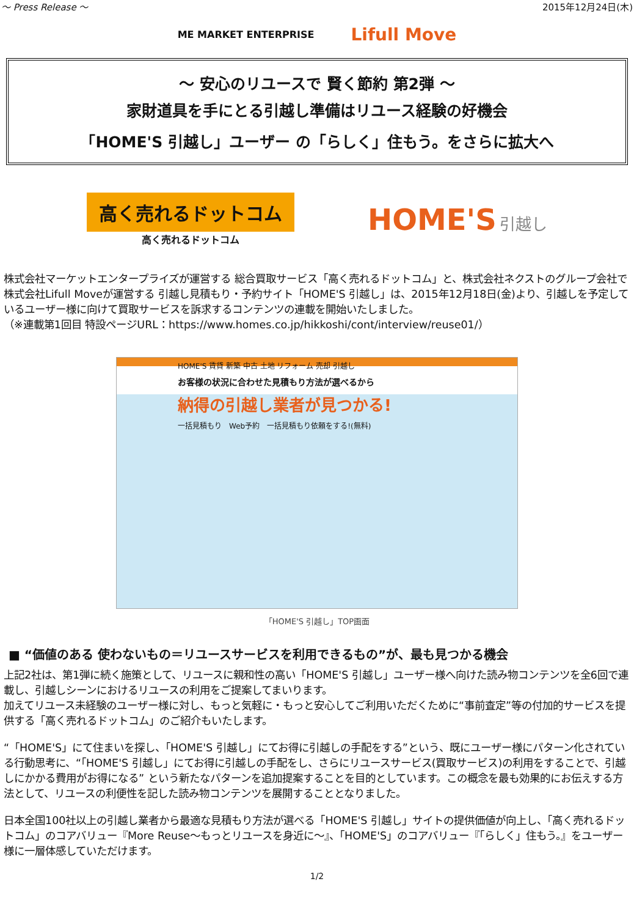～ Press Release ～ 2015年12月24日(木)
ME MARKET ENTERPRISE Lifull Move
～ 安心のリユースで 賢く節約 第2弾 ～
家財道具を手にとる引越し準備はリユース経験の好機会
「HOME'S 引越し」ユーザー の「らしく」住もう。をさらに拡大へ
高く売れるドットコム
高く売れるドットコム
HOME'S 引越し
株式会社マーケットエンタープライズが運営する 総合買取サービス「高く売れるドットコム」と、株式会社ネクストのグループ会社で株式会社Lifull Moveが運営する 引越し見積もり・予約サイト「HOME'S 引越し」は、2015年12月18日(金)より、引越しを予定しているユーザー様に向けて買取サービスを訴求するコンテンツの連載を開始いたしました。
（※連載第1回目 特設ページURL：https://www.homes.co.jp/hikkoshi/cont/interview/reuse01/）
HOME'S 賃貸 新築 中古 土地 リフォーム 売却 引越し
お客様の状況に合わせた見積もり方法が選べるから
納得の引越し業者が見つかる!
一括見積もり　Web予約　一括見積もり依頼をする!(無料)
「HOME'S 引越し」TOP画面
■ “価値のある 使わないもの＝リユースサービスを利用できるもの”が、最も見つかる機会
上記2社は、第1弾に続く施策として、リユースに親和性の高い「HOME'S 引越し」ユーザー様へ向けた読み物コンテンツを全6回で連載し、引越しシーンにおけるリユースの利用をご提案してまいります。
加えてリユース未経験のユーザー様に対し、もっと気軽に・もっと安心してご利用いただくために“事前査定”等の付加的サービスを提供する「高く売れるドットコム」のご紹介もいたします。
“「HOME'S」にて住まいを探し、「HOME'S 引越し」にてお得に引越しの手配をする”という、既にユーザー様にパターン化されている行動思考に、“「HOME'S 引越し」にてお得に引越しの手配をし、さらにリユースサービス(買取サービス)の利用をすることで、引越しにかかる費用がお得になる” という新たなパターンを追加提案することを目的としています。この概念を最も効果的にお伝えする方法として、リユースの利便性を記した読み物コンテンツを展開することとなりました。
日本全国100社以上の引越し業者から最適な見積もり方法が選べる「HOME'S 引越し」サイトの提供価値が向上し、「高く売れるドットコム」のコアバリュー『More Reuse～もっとリユースを身近に～』、「HOME'S」のコアバリュー『「らしく」住もう。』をユーザー様に一層体感していただけます。
1/2